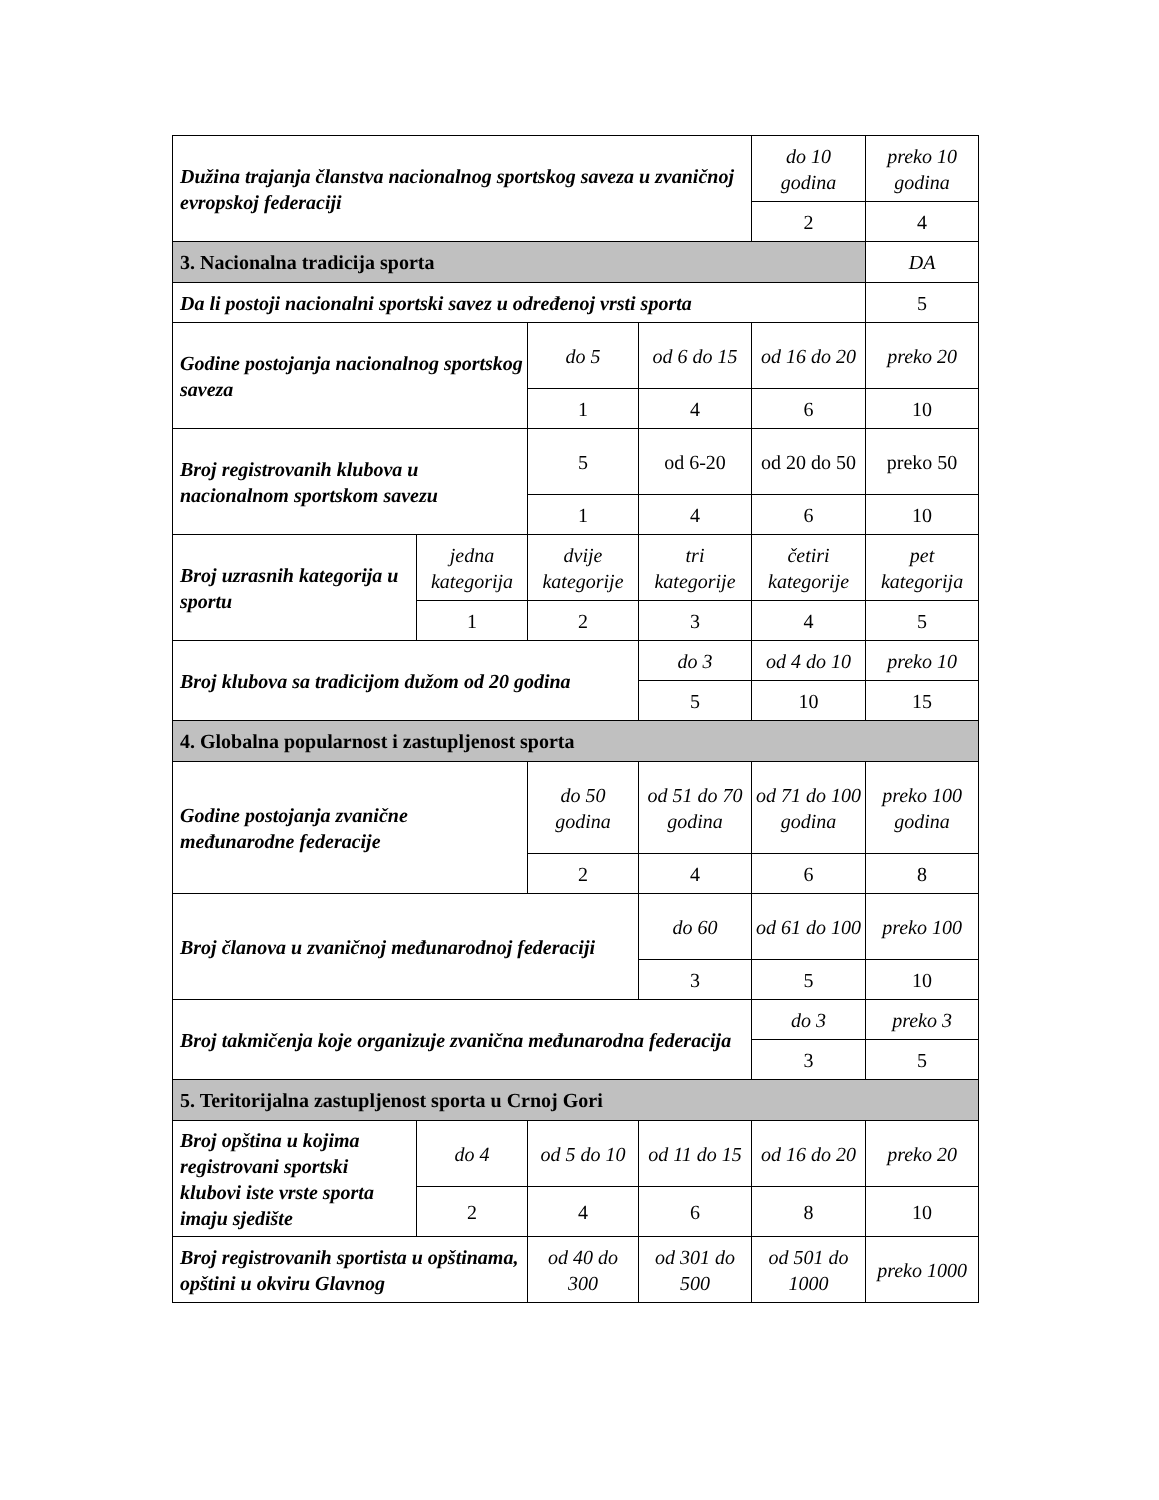| Dužina trajanja članstva nacionalnog sportskog saveza u zvaničnoj evropskoj federaciji | | | | do 10 godina | preko 10 godina |
| | | | | 2 | 4 |
| 3. Nacionalna tradicija sporta | | | | | DA |
| Da li postoji nacionalni sportski savez u određenoj vrsti sporta | | | | | 5 |
| Godine postojanja nacionalnog sportskog saveza | | do 5 | od 6 do 15 | od 16 do 20 | preko 20 |
| | | 1 | 4 | 6 | 10 |
| Broj registrovanih klubova u nacionalnom sportskom savezu | | 5 | od 6-20 | od 20 do 50 | preko 50 |
| | | 1 | 4 | 6 | 10 |
| Broj uzrasnih kategorija u sportu | jedna kategorija | dvije kategorije | tri kategorije | četiri kategorije | pet kategorija |
| | 1 | 2 | 3 | 4 | 5 |
| Broj klubova sa tradicijom dužom od 20 godina | | | do 3 | od 4 do 10 | preko 10 |
| | | | 5 | 10 | 15 |
| 4. Globalna popularnost i zastupljenost sporta | | | | | |
| Godine postojanja zvanične međunarodne federacije | | do 50 godina | od 51 do 70 godina | od 71 do 100 godina | preko 100 godina |
| | | 2 | 4 | 6 | 8 |
| Broj članova u zvaničnoj međunarodnoj federaciji | | | do 60 | od 61 do 100 | preko 100 |
| | | | 3 | 5 | 10 |
| Broj takmičenja koje organizuje zvanična međunarodna federacija | | | | do 3 | preko 3 |
| | | | | 3 | 5 |
| 5. Teritorijalna zastupljenost sporta u Crnoj Gori | | | | | |
| Broj opština u kojima registrovani sportski klubovi iste vrste sporta imaju sjedište | do 4 | od 5 do 10 | od 11 do 15 | od 16 do 20 | preko 20 |
| | 2 | 4 | 6 | 8 | 10 |
| Broj registrovanih sportista u opštinama, opštini u okviru Glavnog | | od 40 do 300 | od 301 do 500 | od 501 do 1000 | preko 1000 |